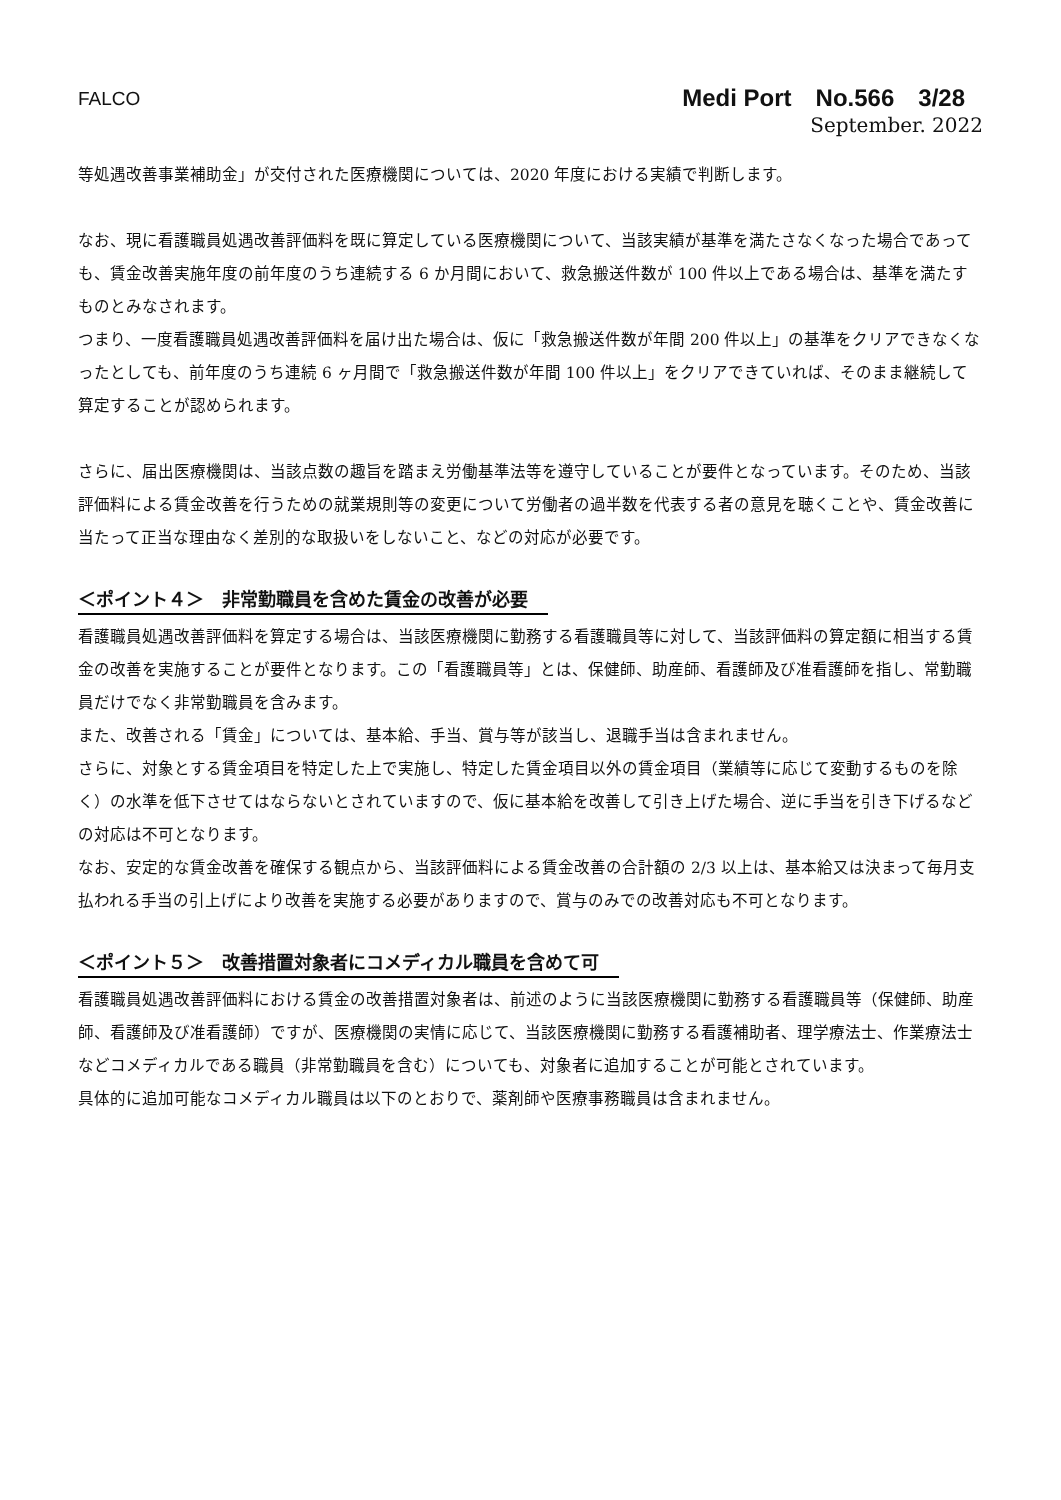FALCO
Medi Port　No.566　3/28
September. 2022
等処遇改善事業補助金」が交付された医療機関については、2020 年度における実績で判断します。
なお、現に看護職員処遇改善評価料を既に算定している医療機関について、当該実績が基準を満たさなくなった場合であっても、賃金改善実施年度の前年度のうち連続する 6 か月間において、救急搬送件数が 100 件以上である場合は、基準を満たすものとみなされます。
つまり、一度看護職員処遇改善評価料を届け出た場合は、仮に「救急搬送件数が年間 200 件以上」の基準をクリアできなくなったとしても、前年度のうち連続 6 ヶ月間で「救急搬送件数が年間 100 件以上」をクリアできていれば、そのまま継続して算定することが認められます。
さらに、届出医療機関は、当該点数の趣旨を踏まえ労働基準法等を遵守していることが要件となっています。そのため、当該評価料による賃金改善を行うための就業規則等の変更について労働者の過半数を代表する者の意見を聴くことや、賃金改善に当たって正当な理由なく差別的な取扱いをしないこと、などの対応が必要です。
＜ポイント４＞　非常勤職員を含めた賃金の改善が必要
看護職員処遇改善評価料を算定する場合は、当該医療機関に勤務する看護職員等に対して、当該評価料の算定額に相当する賃金の改善を実施することが要件となります。この「看護職員等」とは、保健師、助産師、看護師及び准看護師を指し、常勤職員だけでなく非常勤職員を含みます。
また、改善される「賃金」については、基本給、手当、賞与等が該当し、退職手当は含まれません。
さらに、対象とする賃金項目を特定した上で実施し、特定した賃金項目以外の賃金項目（業績等に応じて変動するものを除く）の水準を低下させてはならないとされていますので、仮に基本給を改善して引き上げた場合、逆に手当を引き下げるなどの対応は不可となります。
なお、安定的な賃金改善を確保する観点から、当該評価料による賃金改善の合計額の 2/3 以上は、基本給又は決まって毎月支払われる手当の引上げにより改善を実施する必要がありますので、賞与のみでの改善対応も不可となります。
＜ポイント５＞　改善措置対象者にコメディカル職員を含めて可
看護職員処遇改善評価料における賃金の改善措置対象者は、前述のように当該医療機関に勤務する看護職員等（保健師、助産師、看護師及び准看護師）ですが、医療機関の実情に応じて、当該医療機関に勤務する看護補助者、理学療法士、作業療法士などコメディカルである職員（非常勤職員を含む）についても、対象者に追加することが可能とされています。
具体的に追加可能なコメディカル職員は以下のとおりで、薬剤師や医療事務職員は含まれません。